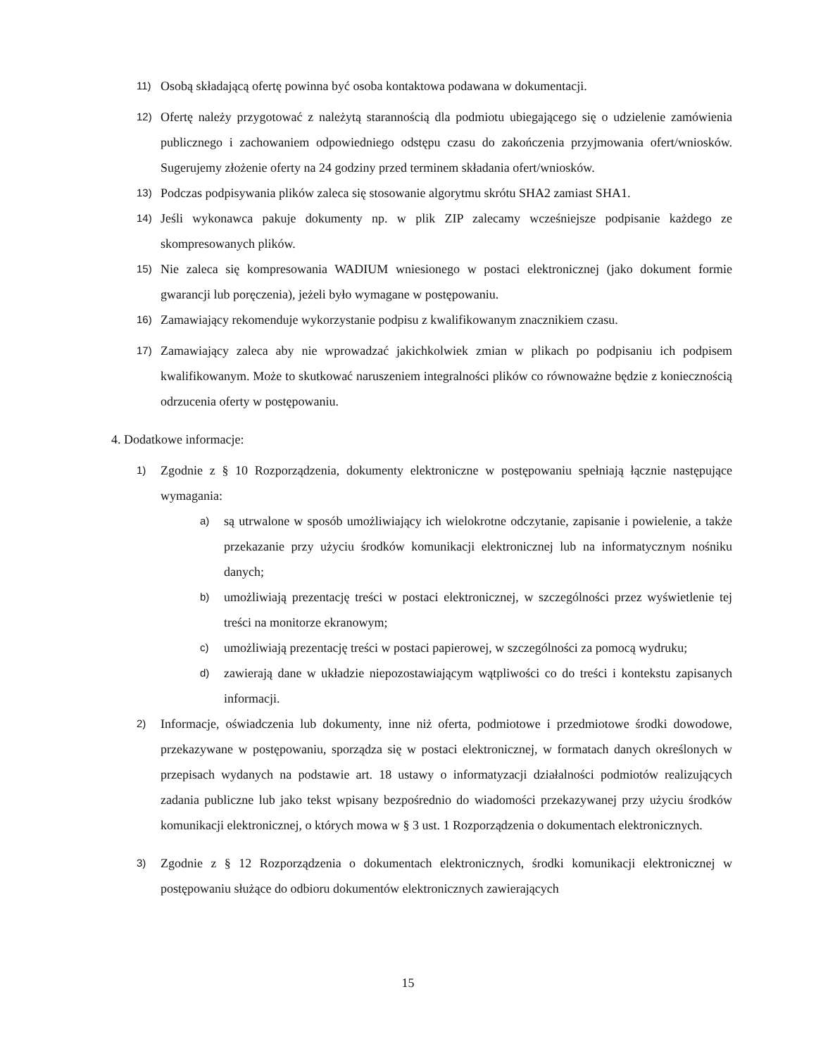11) Osobą składającą ofertę powinna być osoba kontaktowa podawana w dokumentacji.
12) Ofertę należy przygotować z należytą starannością dla podmiotu ubiegającego się o udzielenie zamówienia publicznego i zachowaniem odpowiedniego odstępu czasu do zakończenia przyjmowania ofert/wniosków. Sugerujemy złożenie oferty na 24 godziny przed terminem składania ofert/wniosków.
13) Podczas podpisywania plików zaleca się stosowanie algorytmu skrótu SHA2 zamiast SHA1.
14) Jeśli wykonawca pakuje dokumenty np. w plik ZIP zalecamy wcześniejsze podpisanie każdego ze skompresowanych plików.
15) Nie zaleca się kompresowania WADIUM wniesionego w postaci elektronicznej (jako dokument formie gwarancji lub poręczenia), jeżeli było wymagane w postępowaniu.
16) Zamawiający rekomenduje wykorzystanie podpisu z kwalifikowanym znacznikiem czasu.
17) Zamawiający zaleca aby nie wprowadzać jakichkolwiek zmian w plikach po podpisaniu ich podpisem kwalifikowanym. Może to skutkować naruszeniem integralności plików co równoważne będzie z koniecznością odrzucenia oferty w postępowaniu.
4. Dodatkowe informacje:
1) Zgodnie z § 10 Rozporządzenia, dokumenty elektroniczne w postępowaniu spełniają łącznie następujące wymagania:
a) są utrwalone w sposób umożliwiający ich wielokrotne odczytanie, zapisanie i powielenie, a także przekazanie przy użyciu środków komunikacji elektronicznej lub na informatycznym nośniku danych;
b) umożliwiają prezentację treści w postaci elektronicznej, w szczególności przez wyświetlenie tej treści na monitorze ekranowym;
c) umożliwiają prezentację treści w postaci papierowej, w szczególności za pomocą wydruku;
d) zawierają dane w układzie niepozostawiającym wątpliwości co do treści i kontekstu zapisanych informacji.
2) Informacje, oświadczenia lub dokumenty, inne niż oferta, podmiotowe i przedmiotowe środki dowodowe, przekazywane w postępowaniu, sporządza się w postaci elektronicznej, w formatach danych określonych w przepisach wydanych na podstawie art. 18 ustawy o informatyzacji działalności podmiotów realizujących zadania publiczne lub jako tekst wpisany bezpośrednio do wiadomości przekazywanej przy użyciu środków komunikacji elektronicznej, o których mowa w § 3 ust. 1 Rozporządzenia o dokumentach elektronicznych.
3) Zgodnie z § 12 Rozporządzenia o dokumentach elektronicznych, środki komunikacji elektronicznej w postępowaniu służące do odbioru dokumentów elektronicznych zawierających
15